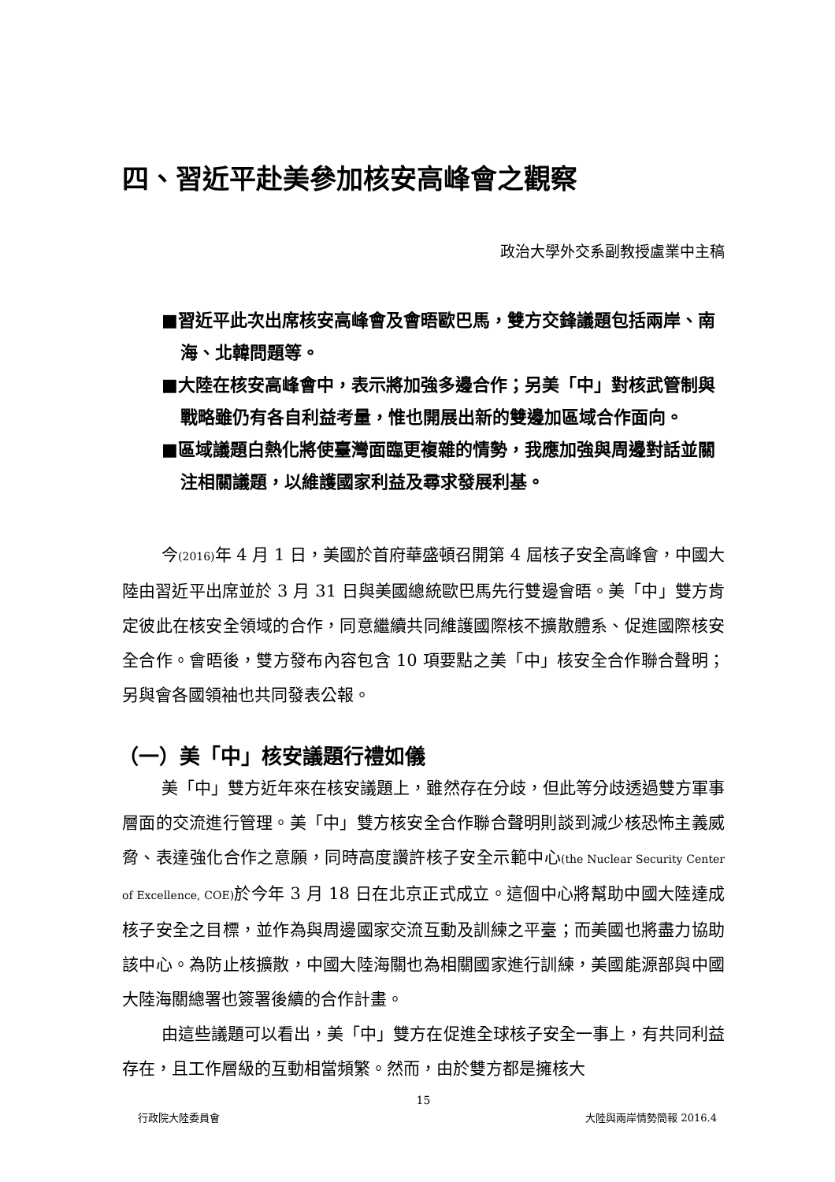四、習近平赴美參加核安高峰會之觀察
政治大學外交系副教授盧業中主稿
■習近平此次出席核安高峰會及會晤歐巴馬，雙方交鋒議題包括兩岸、南海、北韓問題等。
■大陸在核安高峰會中，表示將加強多邊合作；另美「中」對核武管制與戰略雖仍有各自利益考量，惟也開展出新的雙邊加區域合作面向。
■區域議題白熱化將使臺灣面臨更複雜的情勢，我應加強與周邊對話並關注相關議題，以維護國家利益及尋求發展利基。
今(2016) 年 4 月 1 日，美國於首府華盛頓召開第 4 屆核子安全高峰會，中國大陸由習近平出席並於 3 月 31 日與美國總統歐巴馬先行雙邊會晤。美「中」雙方肯定彼此在核安全領域的合作，同意繼續共同維護國際核不擴散體系、促進國際核安全合作。會晤後，雙方發布內容包含 10 項要點之美「中」核安全合作聯合聲明；另與會各國領袖也共同發表公報。
（一）美「中」核安議題行禮如儀
美「中」雙方近年來在核安議題上，雖然存在分歧，但此等分歧透過雙方軍事層面的交流進行管理。美「中」雙方核安全合作聯合聲明則談到減少核恐怖主義威脅、表達強化合作之意願，同時高度讚許核子安全示範中心(the Nuclear Security Center of Excellence, COE) 於今年 3 月 18 日在北京正式成立。這個中心將幫助中國大陸達成核子安全之目標，並作為與周邊國家交流互動及訓練之平臺；而美國也將盡力協助該中心。為防止核擴散，中國大陸海關也為相關國家進行訓練，美國能源部與中國大陸海關總署也簽署後續的合作計畫。
由這些議題可以看出，美「中」雙方在促進全球核子安全一事上，有共同利益存在，且工作層級的互動相當頻繁。然而，由於雙方都是擁核大
15
行政院大陸委員會 大陸與兩岸情勢簡報 2016.4